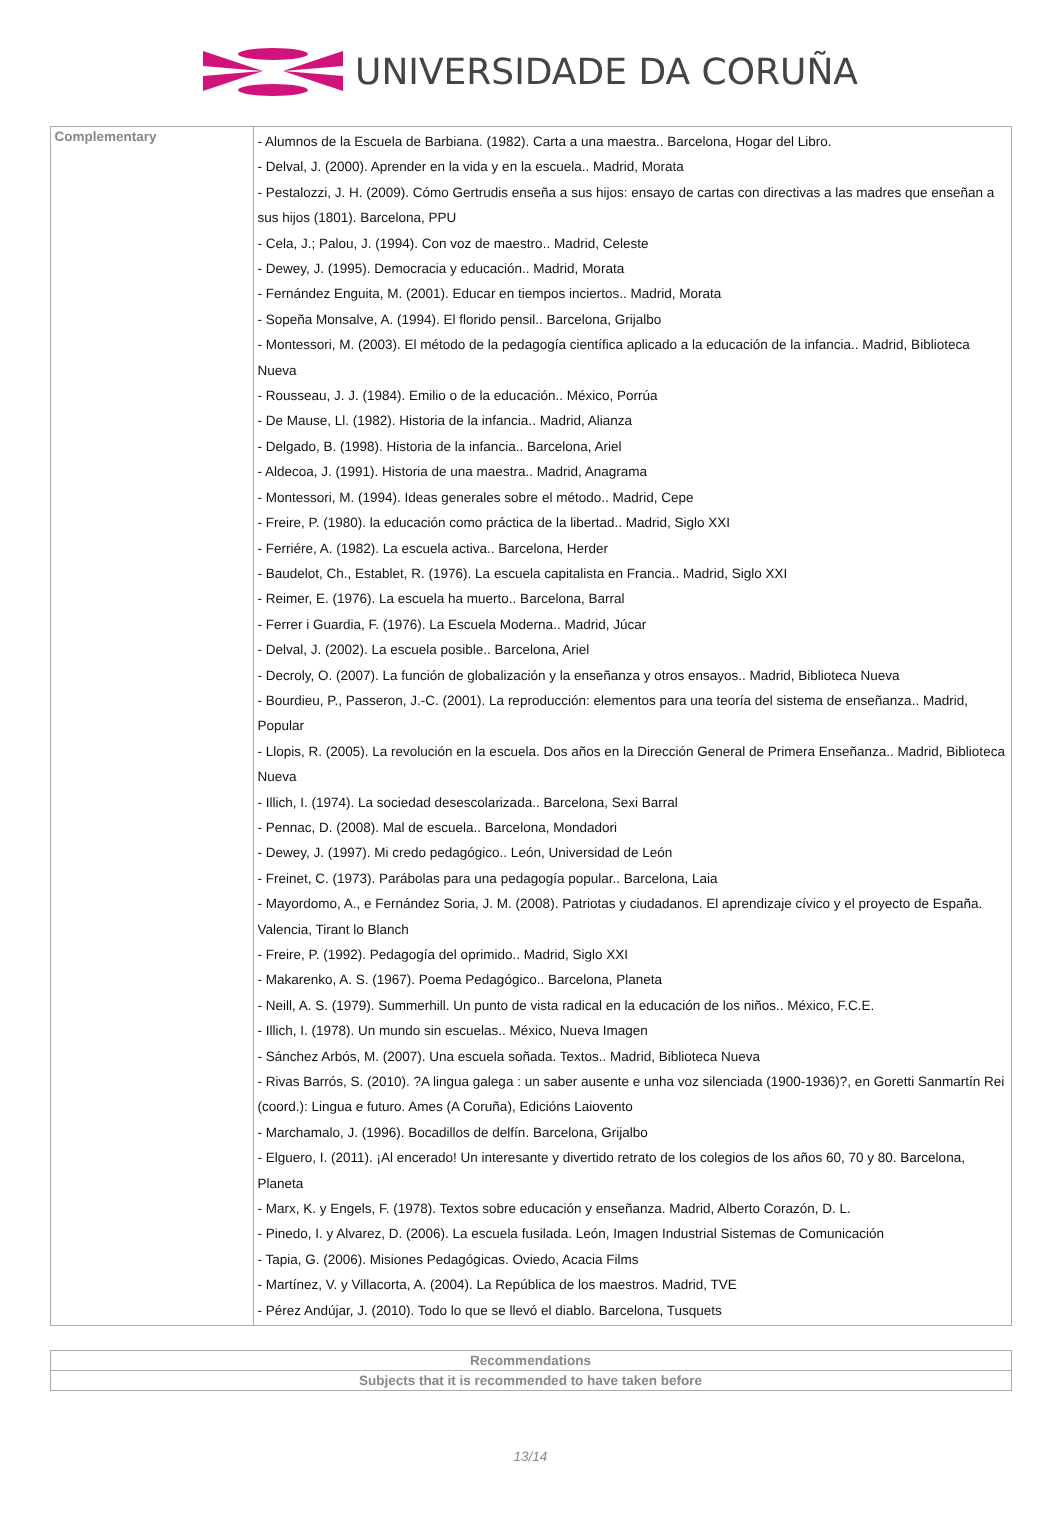UNIVERSIDADE DA CORUÑA
| Complementary | - Alumnos de la Escuela de Barbiana. (1982). Carta a una maestra.. Barcelona, Hogar del Libro. - Delval, J. (2000). Aprender en la vida y en la escuela.. Madrid, Morata - Pestalozzi, J. H. (2009). Cómo Gertrudis enseña a sus hijos: ensayo de cartas con directivas a las madres que enseñan a sus hijos (1801). Barcelona, PPU - Cela, J.; Palou, J. (1994). Con voz de maestro.. Madrid, Celeste - Dewey, J. (1995). Democracia y educación.. Madrid, Morata - Fernández Enguita, M. (2001). Educar en tiempos inciertos.. Madrid, Morata - Sopeña Monsalve, A. (1994). El florido pensil.. Barcelona, Grijalbo - Montessori, M. (2003). El método de la pedagogía científica aplicado a la educación de la infancia.. Madrid, Biblioteca Nueva - Rousseau, J. J. (1984). Emilio o de la educación.. México, Porrúa - De Mause, Ll. (1982). Historia de la infancia.. Madrid, Alianza - Delgado, B. (1998). Historia de la infancia.. Barcelona, Ariel - Aldecoa, J. (1991). Historia de una maestra.. Madrid, Anagrama - Montessori, M. (1994). Ideas generales sobre el método.. Madrid, Cepe - Freire, P. (1980). la educación como práctica de la libertad.. Madrid, Siglo XXI - Ferriére, A. (1982). La escuela activa.. Barcelona, Herder - Baudelot, Ch., Establet, R. (1976). La escuela capitalista en Francia.. Madrid, Siglo XXI - Reimer, E. (1976). La escuela ha muerto.. Barcelona, Barral - Ferrer i Guardia, F. (1976). La Escuela Moderna.. Madrid, Júcar - Delval, J. (2002). La escuela posible.. Barcelona, Ariel - Decroly, O. (2007). La función de globalización y la enseñanza y otros ensayos.. Madrid, Biblioteca Nueva - Bourdieu, P., Passeron, J.-C. (2001). La reproducción: elementos para una teoría del sistema de enseñanza.. Madrid, Popular - Llopis, R. (2005). La revolución en la escuela. Dos años en la Dirección General de Primera Enseñanza.. Madrid, Biblioteca Nueva - Illich, I. (1974). La sociedad desescolarizada.. Barcelona, Sexi Barral - Pennac, D. (2008). Mal de escuela.. Barcelona, Mondadori - Dewey, J. (1997). Mi credo pedagógico.. León, Universidad de León - Freinet, C. (1973). Parábolas para una pedagogía popular.. Barcelona, Laia - Mayordomo, A., e Fernández Soria, J. M. (2008). Patriotas y ciudadanos. El aprendizaje cívico y el proyecto de España. Valencia, Tirant lo Blanch - Freire, P. (1992). Pedagogía del oprimido.. Madrid, Siglo XXI - Makarenko, A. S. (1967). Poema Pedagógico.. Barcelona, Planeta - Neill, A. S. (1979). Summerhill. Un punto de vista radical en la educación de los niños.. México, F.C.E. - Illich, I. (1978). Un mundo sin escuelas.. México, Nueva Imagen - Sánchez Arbós, M. (2007). Una escuela soñada. Textos.. Madrid, Biblioteca Nueva - Rivas Barrós, S. (2010). ?A lingua galega : un saber ausente e unha voz silenciada (1900-1936)?, en Goretti Sanmartín Rei (coord.): Lingua e futuro. Ames (A Coruña), Edicións Laiovento - Marchamalo, J. (1996). Bocadillos de delfín. Barcelona, Grijalbo - Elguero, I. (2011). ¡Al encerado! Un interesante y divertido retrato de los colegios de los años 60, 70 y 80. Barcelona, Planeta - Marx, K. y Engels, F. (1978). Textos sobre educación y enseñanza. Madrid, Alberto Corazón, D. L. - Pinedo, I. y Alvarez, D. (2006). La escuela fusilada. León, Imagen Industrial Sistemas de Comunicación - Tapia, G. (2006). Misiones Pedagógicas. Oviedo, Acacia Films - Martínez, V. y Villacorta, A. (2004). La República de los maestros. Madrid, TVE - Pérez Andújar, J. (2010). Todo lo que se llevó el diablo. Barcelona, Tusquets |
| Recommendations |
| --- |
| Subjects that it is recommended to have taken before |
13/14